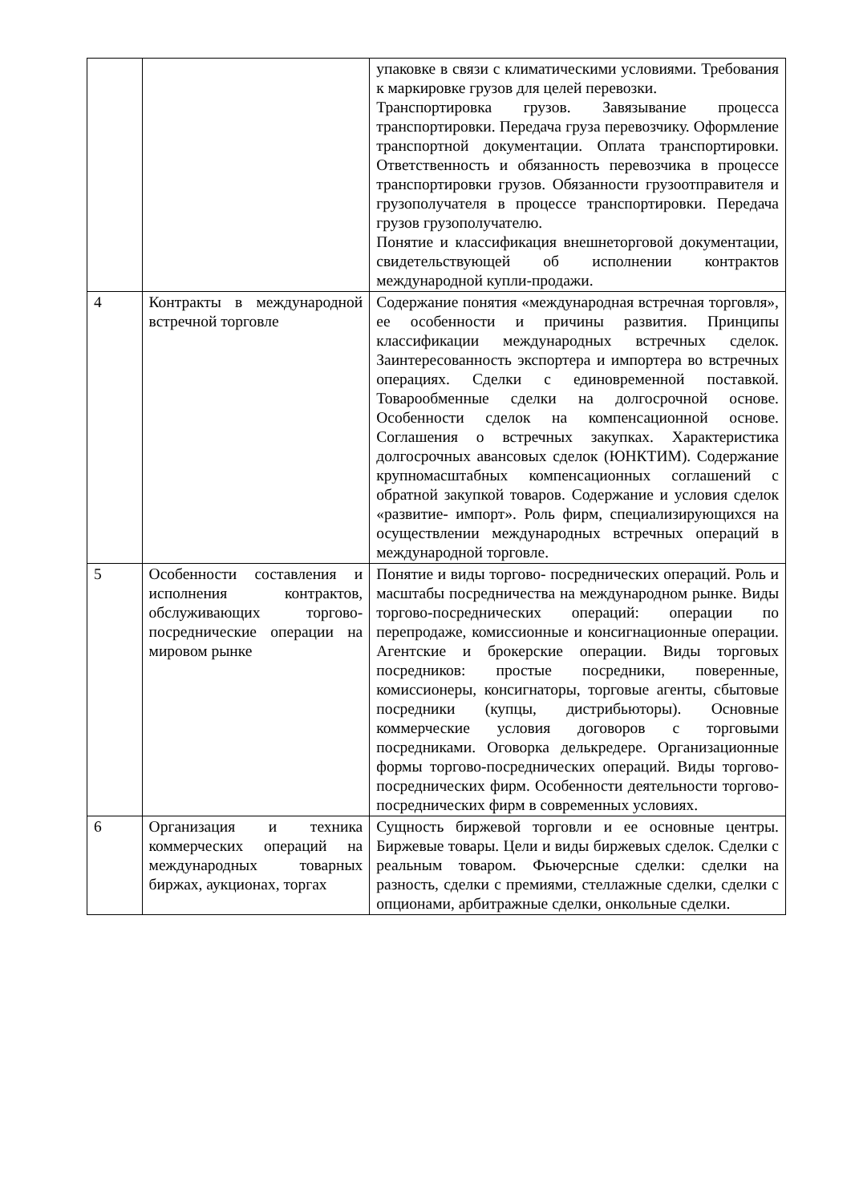| | | упаковке в связи с климатическими условиями. Требования к маркировке грузов для целей перевозки. Транспортировка грузов. Завязывание процесса транспортировки. Передача груза перевозчику. Оформление транспортной документации. Оплата транспортировки. Ответственность и обязанность перевозчика в процессе транспортировки грузов. Обязанности грузоотправителя и грузополучателя в процессе транспортировки. Передача грузов грузополучателю. Понятие и классификация внешнеторговой документации, свидетельствующей об исполнении контрактов международной купли-продажи. |
| 4 | Контракты в международной встречной торговле | Содержание понятия «международная встречная торговля», ее особенности и причины развития. Принципы классификации международных встречных сделок. Заинтересованность экспортера и импортера во встречных операциях. Сделки с единовременной поставкой. Товарообменные сделки на долгосрочной основе. Особенности сделок на компенсационной основе. Соглашения о встречных закупках. Характеристика долгосрочных авансовых сделок (ЮНКТИМ). Содержание крупномасштабных компенсационных соглашений с обратной закупкой товаров. Содержание и условия сделок «развитие- импорт». Роль фирм, специализирующихся на осуществлении международных встречных операций в международной торговле. |
| 5 | Особенности составления и исполнения контрактов, обслуживающих торгово-посреднические операции на мировом рынке | Понятие и виды торгово- посреднических операций. Роль и масштабы посредничества на международном рынке. Виды торгово-посреднических операций: операции по перепродаже, комиссионные и консигнационные операции. Агентские и брокерские операции. Виды торговых посредников: простые посредники, поверенные, комиссионеры, консигнаторы, торговые агенты, сбытовые посредники (купцы, дистрибьюторы). Основные коммерческие условия договоров с торговыми посредниками. Оговорка делькредере. Организационные формы торгово-посреднических операций. Виды торгово-посреднических фирм. Особенности деятельности торгово- посреднических фирм в современных условиях. |
| 6 | Организация и техника коммерческих операций на международных товарных биржах, аукционах, торгах | Сущность биржевой торговли и ее основные центры. Биржевые товары. Цели и виды биржевых сделок. Сделки с реальным товаром. Фьючерсные сделки: сделки на разность, сделки с премиями, стеллажные сделки, сделки с опционами, арбитражные сделки, онкольные сделки. |